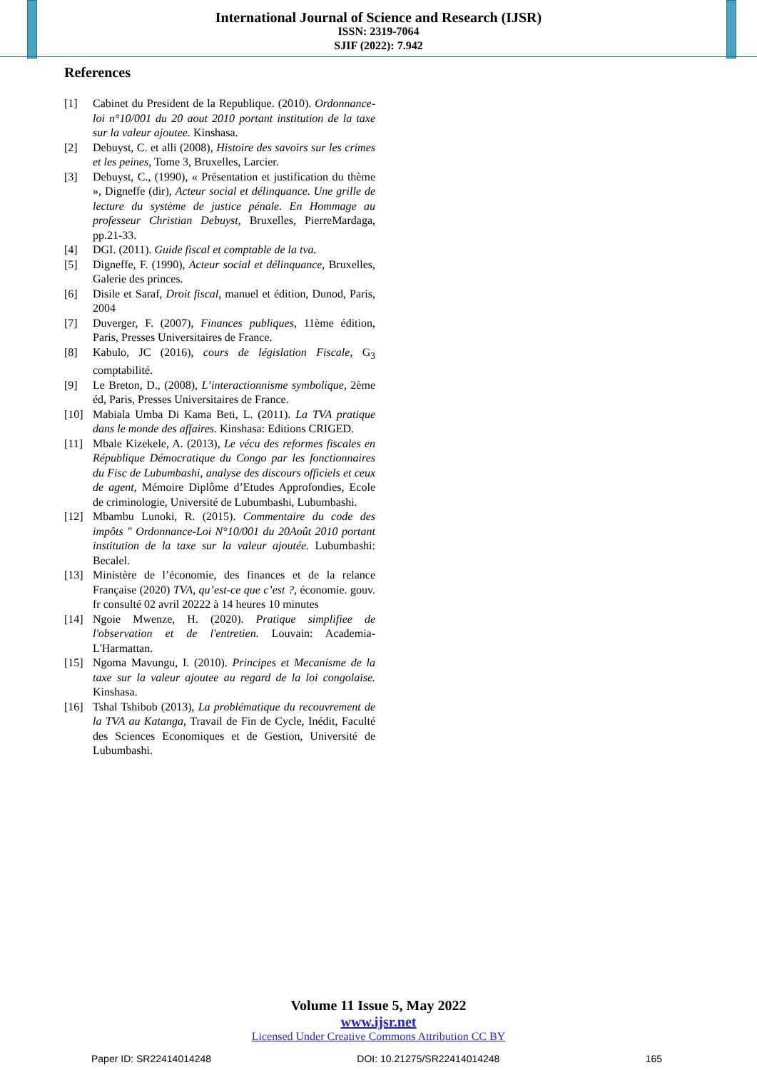International Journal of Science and Research (IJSR)
ISSN: 2319-7064
SJIF (2022): 7.942
References
[1] Cabinet du President de la Republique. (2010). Ordonnance-loi n°10/001 du 20 aout 2010 portant institution de la taxe sur la valeur ajoutee. Kinshasa.
[2] Debuyst, C. et alli (2008), Histoire des savoirs sur les crimes et les peines, Tome 3, Bruxelles, Larcier.
[3] Debuyst, C., (1990), « Présentation et justification du thème », Digneffe (dir), Acteur social et délinquance. Une grille de lecture du système de justice pénale. En Hommage au professeur Christian Debuyst, Bruxelles, PierreMardaga, pp.21-33.
[4] DGI. (2011). Guide fiscal et comptable de la tva.
[5] Digneffe, F. (1990), Acteur social et délinquance, Bruxelles, Galerie des princes.
[6] Disile et Saraf, Droit fiscal, manuel et édition, Dunod, Paris, 2004
[7] Duverger, F. (2007), Finances publiques, 11ème édition, Paris, Presses Universitaires de France.
[8] Kabulo, JC (2016), cours de législation Fiscale, G<sub>3</sub> comptabilité.
[9] Le Breton, D., (2008), L’interactionnisme symbolique, 2ème éd, Paris, Presses Universitaires de France.
[10] Mabiala Umba Di Kama Beti, L. (2011). La TVA pratique dans le monde des affaires. Kinshasa: Editions CRIGED.
[11] Mbale Kizekele, A. (2013), Le vécu des reformes fiscales en République Démocratique du Congo par les fonctionnaires du Fisc de Lubumbashi, analyse des discours officiels et ceux de agent, Mémoire Diplôme d’Etudes Approfondies, Ecole de criminologie, Université de Lubumbashi, Lubumbashi.
[12] Mbambu Lunoki, R. (2015). Commentaire du code des impôts " Ordonnance-Loi N°10/001 du 20Août 2010 portant institution de la taxe sur la valeur ajoutée. Lubumbashi: Becalel.
[13] Ministère de l’économie, des finances et de la relance Française (2020) TVA, qu’est-ce que c’est ?, économie. gouv. fr consulté 02 avril 20222 à 14 heures 10 minutes
[14] Ngoie Mwenze, H. (2020). Pratique simplifiee de l'observation et de l'entretien. Louvain: Academia-L'Harmattan.
[15] Ngoma Mavungu, I. (2010). Principes et Mecanisme de la taxe sur la valeur ajoutee au regard de la loi congolaise. Kinshasa.
[16] Tshal Tshibob (2013), La problématique du recouvrement de la TVA au Katanga, Travail de Fin de Cycle, Inédit, Faculté des Sciences Economiques et de Gestion, Université de Lubumbashi.
Volume 11 Issue 5, May 2022
www.ijsr.net
Licensed Under Creative Commons Attribution CC BY
Paper ID: SR22414014248 DOI: 10.21275/SR22414014248 165